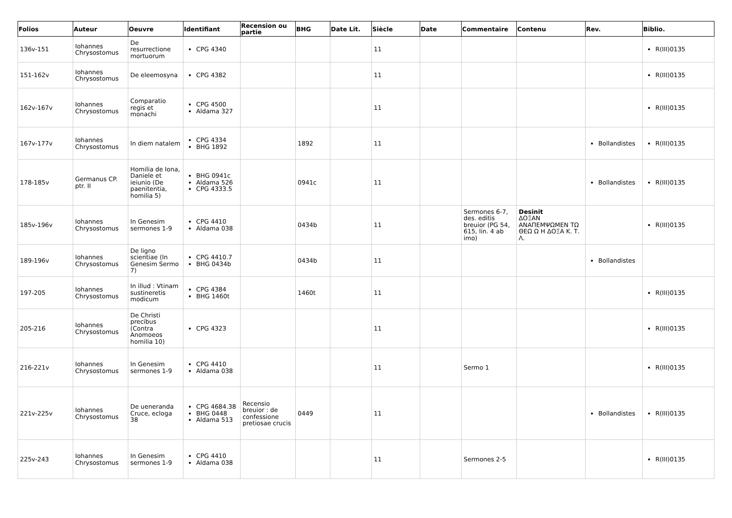| Folios | Auteur | Oeuvre | Identifiant | Recension ou partie | BHG | Date Lit. | Siècle | Date | Commentaire | Contenu | Rev. | Biblio. |
| --- | --- | --- | --- | --- | --- | --- | --- | --- | --- | --- | --- | --- |
| 136v-151 | Iohannes Chrysostomus | De resurrectione mortuorum | CPG 4340 | | | | 11 | | | | | R(III)0135 |
| 151-162v | Iohannes Chrysostomus | De eleemosyna | CPG 4382 | | | | 11 | | | | | R(III)0135 |
| 162v-167v | Iohannes Chrysostomus | Comparatio regis et monachi | CPG 4500 Aldama 327 | | | | 11 | | | | | R(III)0135 |
| 167v-177v | Iohannes Chrysostomus | In diem natalem | CPG 4334 BHG 1892 | | 1892 | | 11 | | | | Bollandistes | R(III)0135 |
| 178-185v | Germanus CP. ptr. II | Homilia de Iona, Daniele et ieiunio (De paenitentia, homilia 5) | BHG 0941c Aldama 526 CPG 4333.5 | | 0941c | | 11 | | | | Bollandistes | R(III)0135 |
| 185v-196v | Iohannes Chrysostomus | In Genesim sermones 1-9 | CPG 4410 Aldama 038 | | 0434b | | 11 | | Sermones 6-7, des. editis breuior (PG 54, 615, lin. 4 ab imo) | Desinit ΔΟΞΑΝ ΑΝΑΠΕΜΨΩΜΕΝ ΤΩ ΘΕΩ Ω Η ΔΟΞΑ Κ. Τ. Λ. | | R(III)0135 |
| 189-196v | Iohannes Chrysostomus | De ligno scientiae (In Genesim Sermo 7) | CPG 4410.7 BHG 0434b | | 0434b | | 11 | | | | Bollandistes | |
| 197-205 | Iohannes Chrysostomus | In illud : Vtinam sustineretis modicum | CPG 4384 BHG 1460t | | 1460t | | 11 | | | | | R(III)0135 |
| 205-216 | Iohannes Chrysostomus | De Christi precibus (Contra Anomoeos homilia 10) | CPG 4323 | | | | 11 | | | | | R(III)0135 |
| 216-221v | Iohannes Chrysostomus | In Genesim sermones 1-9 | CPG 4410 Aldama 038 | | | | 11 | | Sermo 1 | | | R(III)0135 |
| 221v-225v | Iohannes Chrysostomus | De ueneranda Cruce, ecloga 38 | CPG 4684.38 BHG 0448 Aldama 513 | Recensio breuior : de confessione pretiosae crucis | 0449 | | 11 | | | | Bollandistes | R(III)0135 |
| 225v-243 | Iohannes Chrysostomus | In Genesim sermones 1-9 | CPG 4410 Aldama 038 | | | | 11 | | Sermones 2-5 | | | R(III)0135 |